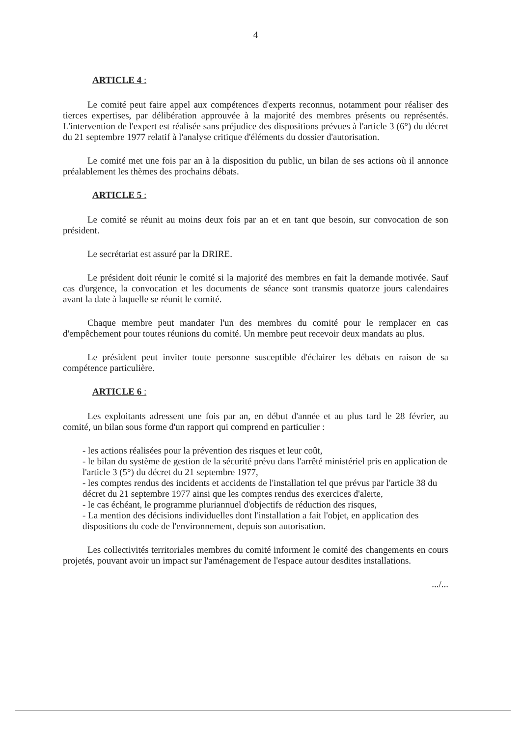4
ARTICLE 4 :
Le comité peut faire appel aux compétences d'experts reconnus, notamment pour réaliser des tierces expertises, par délibération approuvée à la majorité des membres présents ou représentés. L'intervention de l'expert est réalisée sans préjudice des dispositions prévues à l'article 3 (6°) du décret du 21 septembre 1977 relatif à l'analyse critique d'éléments du dossier d'autorisation.
Le comité met une fois par an à la disposition du public, un bilan de ses actions où il annonce préalablement les thèmes des prochains débats.
ARTICLE 5 :
Le comité se réunit au moins deux fois par an et en tant que besoin, sur convocation de son président.
Le secrétariat est assuré par la DRIRE.
Le président doit réunir le comité si la majorité des membres en fait la demande motivée. Sauf cas d'urgence, la convocation et les documents de séance sont transmis quatorze jours calendaires avant la date à laquelle se réunit le comité.
Chaque membre peut mandater l'un des membres du comité pour le remplacer en cas d'empêchement pour toutes réunions du comité. Un membre peut recevoir deux mandats au plus.
Le président peut inviter toute personne susceptible d'éclairer les débats en raison de sa compétence particulière.
ARTICLE 6 :
Les exploitants adressent une fois par an, en début d'année et au plus tard le 28 février, au comité, un bilan sous forme d'un rapport qui comprend en particulier :
- les actions réalisées pour la prévention des risques et leur coût,
- le bilan du système de gestion de la sécurité prévu dans l'arrêté ministériel pris en application de l'article 3 (5°) du décret du 21 septembre 1977,
- les comptes rendus des incidents et accidents de l'installation tel que prévus par l'article 38 du décret du 21 septembre 1977 ainsi que les comptes rendus des exercices d'alerte,
- le cas échéant, le programme pluriannuel d'objectifs de réduction des risques,
- La mention des décisions individuelles dont l'installation a fait l'objet, en application des dispositions du code de l'environnement, depuis son autorisation.
Les collectivités territoriales membres du comité informent le comité des changements en cours projetés, pouvant avoir un impact sur l'aménagement de l'espace autour desdites installations.
.../...